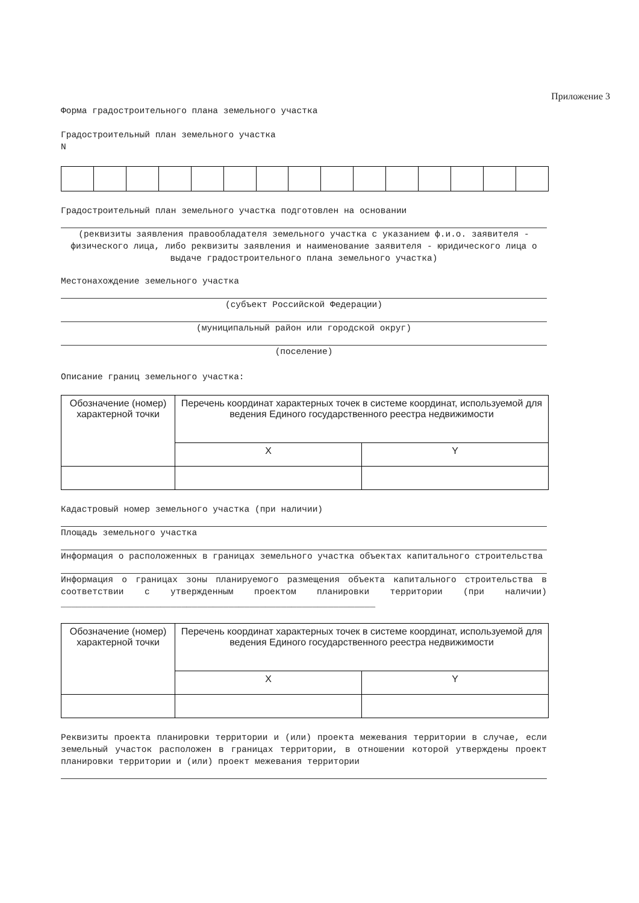Приложение 3
Форма градостроительного плана земельного участка
Градостроительный план земельного участка
N
Градостроительный план земельного участка подготовлен на основании
(реквизиты заявления правообладателя земельного участка с указанием ф.и.о. заявителя - физического лица, либо реквизиты заявления и наименование заявителя - юридического лица о выдаче градостроительного плана земельного участка)
Местонахождение земельного участка
(субъект Российской Федерации)
(муниципальный район или городской округ)
(поселение)
Описание границ земельного участка:
| Обозначение (номер) характерной точки | Перечень координат характерных точек в системе координат, используемой для ведения Единого государственного реестра недвижимости | |
| | X | Y |
Кадастровый номер земельного участка (при наличии)
Площадь земельного участка
Информация о расположенных в границах земельного участка объектах капитального строительства
Информация о границах зоны планируемого размещения объекта капитального строительства в соответствии с утвержденным проектом планировки территории (при наличии) ____________________________________________________________
| Обозначение (номер) характерной точки | Перечень координат характерных точек в системе координат, используемой для ведения Единого государственного реестра недвижимости | |
| | X | Y |
Реквизиты проекта планировки территории и (или) проекта межевания территории в случае, если земельный участок расположен в границах территории, в отношении которой утверждены проект планировки территории и (или) проект межевания территории